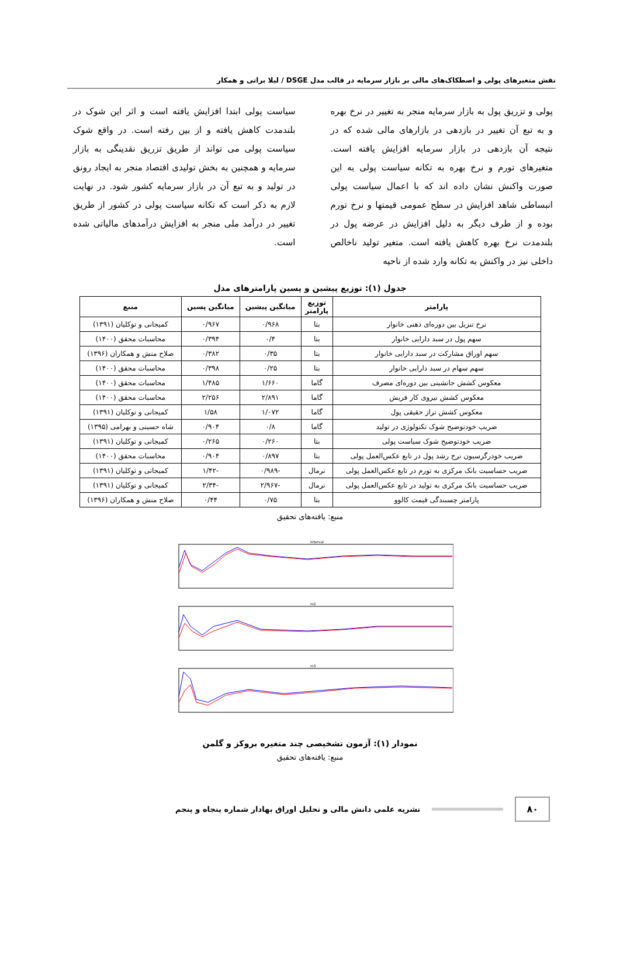نقش متغیرهای پولی و اصطکاک‌های مالی بر بازار سرمایه در قالب مدل DSGE / لیلا براتی و همکار
پولی و تزریق پول به بازار سرمایه منجر به تغییر در نرخ بهره و به تبع آن تغییر در بازدهی در بازارهای مالی شده که در نتیجه آن بازدهی در بازار سرمایه افزایش یافته است. متغیرهای تورم و نرخ بهره به تکانه سیاست پولی به این صورت واکنش نشان داده اند که با اعمال سیاست پولی انبساطی شاهد افزایش در سطح عمومی قیمتها و نرخ تورم بوده و از طرف دیگر به دلیل افزایش در عرضه پول در بلندمدت نرخ بهره کاهش یافته است. متغیر تولید ناخالص داخلی نیز در واکنش به تکانه وارد شده از ناحیه
سیاست پولی ابتدا افزایش یافته است و اثر این شوک در بلندمدت کاهش یافته و از بین رفته است. در واقع شوک سیاست پولی می تواند از طریق تزریق نقدینگی به بازار سرمایه و همچنین به بخش تولیدی اقتصاد منجر به ایجاد رونق در تولید و به تبع آن در بازار سرمایه کشور شود. در نهایت لازم به ذکر است که تکانه سیاست پولی در کشور از طریق تغییر در درآمد ملی منجر به افزایش درآمدهای مالیاتی شده است.
جدول (۱): توزیع پیشین و پسین پارامترهای مدل
| پارامتر | توزیع پارامتر | میانگین پیشین | میانگین پسین | منبع |
| --- | --- | --- | --- | --- |
| نرخ تنزیل بین دوره‌ای ذهنی خانوار | بتا | ۰/۹۶۸ | ۰/۹۶۷ | کمیجانی و توکلیان (۱۳۹۱) |
| سهم پول در سبد دارایی خانوار | بتا | ۰/۴ | ۰/۳۹۴ | محاسبات محقق (۱۴۰۰) |
| سهم اوراق مشارکت در سبد دارایی خانوار | بتا | ۰/۳۵ | ۰/۳۸۲ | صلاح منش و همکاران (۱۳۹۶) |
| سهم سهام در سبد دارایی خانوار | بتا | ۰/۲۵ | ۰/۳۹۸ | محاسبات محقق (۱۴۰۰) |
| معکوس کشش جانشینی بین دوره‌ای مصرف | گاما | ۱/۶۶۰ | ۱/۴۸۵ | محاسبات محقق (۱۴۰۰) |
| معکوس کشش نیروی کار فریش | گاما | ۲/۸۹۱ | ۲/۲۵۶ | محاسبات محقق (۱۴۰۰) |
| معکوس کشش تراز حقیقی پول | گاما | ۱/۰۷۲ | ۱/۵۸ | کمیجانی و توکلیان (۱۳۹۱) |
| ضریب خودتوضیح شوک تکنولوژی در تولید | گاما | ۰/۸ | ۰/۹۰۴ | شاه حسینی و بهرامی (۱۳۹۵) |
| ضریب خودتوضیح شوک سیاست پولی | بتا | ۰/۲۶۰ | ۰/۲۶۵ | کمیجانی و توکلیان (۱۳۹۱) |
| ضریب خودرگرسیون نرخ رشد پول در تابع عکس‌العمل پولی | بتا | ۰/۸۹۷ | ۰/۹۰۴ | محاسبات محقق (۱۴۰۰) |
| ضریب حساسیت بانک مرکزی به تورم در تابع عکس‌العمل پولی | نرمال | -۰/۹۸۹ | -۱/۴۲ | کمیجانی و توکلیان (۱۳۹۱) |
| ضریب حساسیت بانک مرکزی به تولید در تابع عکس‌العمل پولی | نرمال | -۲/۹۶۷ | -۲/۳۴ | کمیجانی و توکلیان (۱۳۹۱) |
| پارامتر چسبندگی قیمت کالوو | بتا | ۰/۷۵ | ۰/۴۴ | صلاح منش و همکاران (۱۳۹۶) |
منبع: یافته‌های تحقیق
Interval
m2
m3
نمودار (۱): آزمون تشخیصی چند متغیره بروکز و گلمن
منبع: یافته‌های تحقیق
۸۰ نشریه علمی دانش مالی و تحلیل اوراق بهادار شماره پنجاه و پنجم